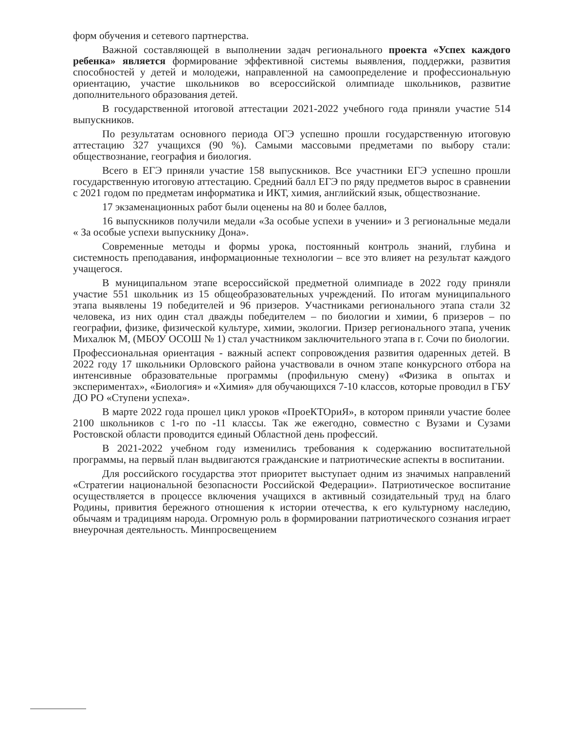форм обучения и сетевого партнерства.
Важной составляющей в выполнении задач регионального проекта «Успех каждого ребенка» является формирование эффективной системы выявления, поддержки, развития способностей у детей и молодежи, направленной на самоопределение и профессиональную ориентацию, участие школьников во всероссийской олимпиаде школьников, развитие дополнительного образования детей.
В государственной итоговой аттестации 2021-2022 учебного года приняли участие 514 выпускников.
По результатам основного периода ОГЭ успешно прошли государственную итоговую аттестацию 327 учащихся (90 %). Самыми массовыми предметами по выбору стали: обществознание, география и биология.
Всего в ЕГЭ приняли участие 158 выпускников. Все участники ЕГЭ успешно прошли государственную итоговую аттестацию. Средний балл ЕГЭ по ряду предметов вырос в сравнении с 2021 годом по предметам информатика и ИКТ, химия, английский язык, обществознание.
17 экзаменационных работ были оценены на 80 и более баллов,
16 выпускников получили медали «За особые успехи в учении» и 3 региональные медали « За особые успехи выпускнику Дона».
Современные методы и формы урока, постоянный контроль знаний, глубина и системность преподавания, информационные технологии – все это влияет на результат каждого учащегося.
В муниципальном этапе всероссийской предметной олимпиаде в 2022 году приняли участие 551 школьник из 15 общеобразовательных учреждений. По итогам муниципального этапа выявлены 19 победителей и 96 призеров. Участниками регионального этапа стали 32 человека, из них один стал дважды победителем – по биологии и химии, 6 призеров – по географии, физике, физической культуре, химии, экологии. Призер регионального этапа, ученик Михалюк М, (МБОУ ОСОШ № 1) стал участником заключительного этапа в г. Сочи по биологии.
Профессиональная ориентация - важный аспект сопровождения развития одаренных детей. В 2022 году 17 школьники Орловского района участвовали в очном этапе конкурсного отбора на интенсивные образовательные программы (профильную смену) «Физика в опытах и экспериментах», «Биология» и «Химия» для обучающихся 7-10 классов, которые проводил в ГБУ ДО РО «Ступени успеха».
В марте 2022 года прошел цикл уроков «ПроеКТОриЯ», в котором приняли участие более 2100 школьников с 1-го по -11 классы. Так же ежегодно, совместно с Вузами и Сузами Ростовской области проводится единый Областной день профессий.
В 2021-2022 учебном году изменились требования к содержанию воспитательной программы, на первый план выдвигаются гражданские и патриотические аспекты в воспитании.
Для российского государства этот приоритет выступает одним из значимых направлений «Стратегии национальной безопасности Российской Федерации». Патриотическое воспитание осуществляется в процессе включения учащихся в активный созидательный труд на благо Родины, привития бережного отношения к истории отечества, к его культурному наследию, обычаям и традициям народа. Огромную роль в формировании патриотического сознания играет внеурочная деятельность. Минпросвещением